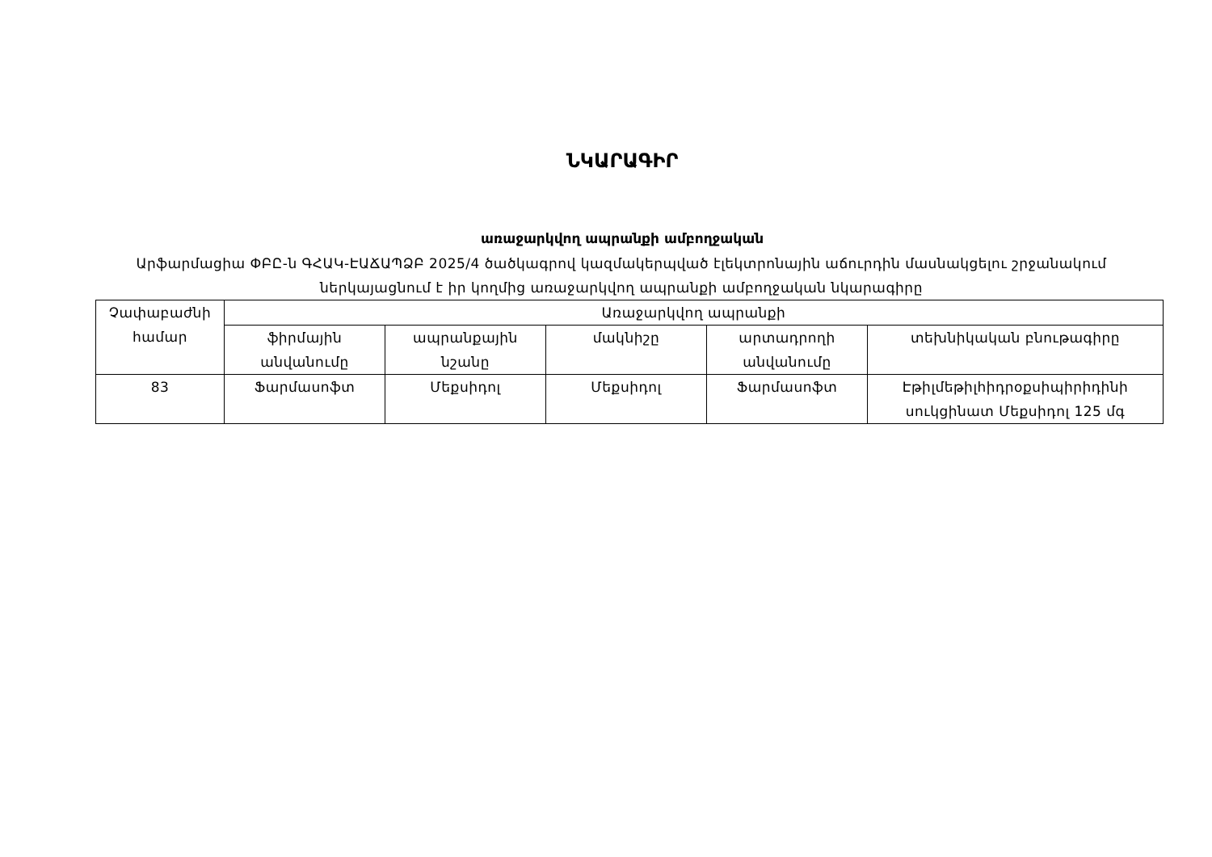ՆԿԱՐԱԳԻՐ
առաջարկվող ապրանքի ամբողջական
Արֆարմացիա ՓԲԸ-ն ԳՀԱԿ-ԷԱՃԱՊՁԲ 2025/4 ծածկագրով կազմակերպված էլեկտրոնային աճուրդին մասնակցելու շրջանակում ներկայացնում է իր կողմից առաջարկվող ապրանքի ամբողջական նկարագիրը
| Չափաբաժնի համար | Առաջարկվող ապրանքի | | | | |
| --- | --- | --- | --- | --- | --- |
| | ֆիրմային անվանումը | ապրանքային նշանը | մակնիշը | արտադրողի անվանումը | տեխնիկական բնութագիրը |
| 83 | Ֆարմասոֆտ | Մեքսիդոլ | Մեքսիդոլ | Ֆարմասոֆտ | Էթիլմեթիլհիդրօքսիպիրիդինի սուկցինատ Մեքսիդոլ 125 մգ |